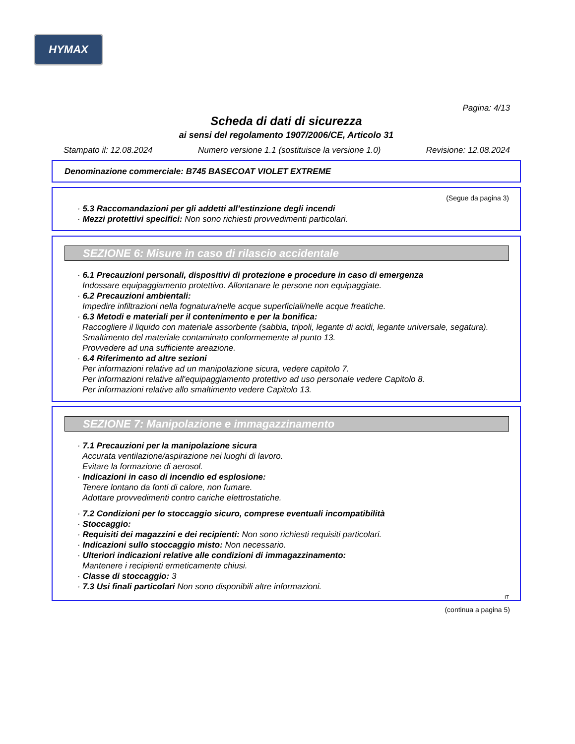HYMAX
Pagina: 4/13
Scheda di dati di sicurezza
ai sensi del regolamento 1907/2006/CE, Articolo 31
Stampato il: 12.08.2024 Numero versione 1.1 (sostituisce la versione 1.0) Revisione: 12.08.2024
Denominazione commerciale: B745 BASECOAT VIOLET EXTREME
(Segue da pagina 3)
· 5.3 Raccomandazioni per gli addetti all’estinzione degli incendi
· Mezzi protettivi specifici: Non sono richiesti provvedimenti particolari.
SEZIONE 6: Misure in caso di rilascio accidentale
· 6.1 Precauzioni personali, dispositivi di protezione e procedure in caso di emergenza
Indossare equipaggiamento protettivo. Allontanare le persone non equipaggiate.
· 6.2 Precauzioni ambientali:
Impedire infiltrazioni nella fognatura/nelle acque superficiali/nelle acque freatiche.
· 6.3 Metodi e materiali per il contenimento e per la bonifica:
Raccogliere il liquido con materiale assorbente (sabbia, tripoli, legante di acidi, legante universale, segatura).
Smaltimento del materiale contaminato conformemente al punto 13.
Provvedere ad una sufficiente areazione.
· 6.4 Riferimento ad altre sezioni
Per informazioni relative ad un manipolazione sicura, vedere capitolo 7.
Per informazioni relative all'equipaggiamento protettivo ad uso personale vedere Capitolo 8.
Per informazioni relative allo smaltimento vedere Capitolo 13.
SEZIONE 7: Manipolazione e immagazzinamento
· 7.1 Precauzioni per la manipolazione sicura
Accurata ventilazione/aspirazione nei luoghi di lavoro.
Evitare la formazione di aerosol.
· Indicazioni in caso di incendio ed esplosione:
Tenere lontano da fonti di calore, non fumare.
Adottare provvedimenti contro cariche elettrostatiche.
· 7.2 Condizioni per lo stoccaggio sicuro, comprese eventuali incompatibilità
· Stoccaggio:
· Requisiti dei magazzini e dei recipienti: Non sono richiesti requisiti particolari.
· Indicazioni sullo stoccaggio misto: Non necessario.
· Ulteriori indicazioni relative alle condizioni di immagazzinamento:
Mantenere i recipienti ermeticamente chiusi.
· Classe di stoccaggio: 3
· 7.3 Usi finali particolari Non sono disponibili altre informazioni.
IT
(continua a pagina 5)